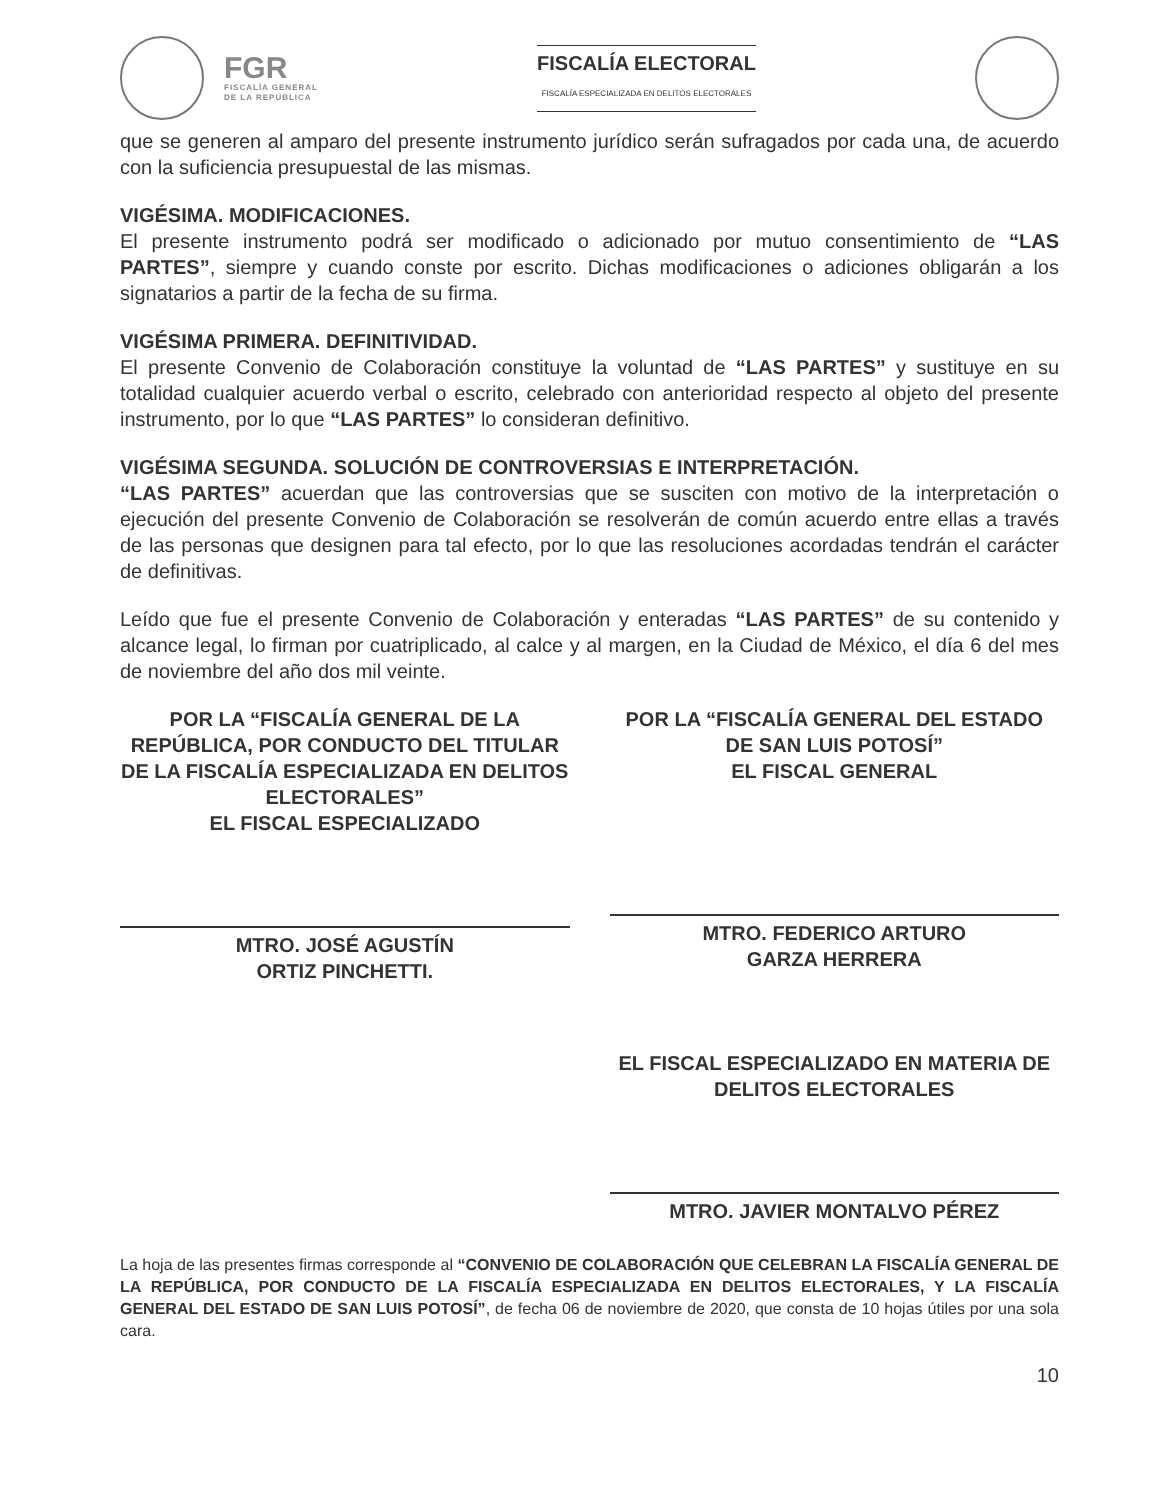FGR
FISCALÍA GENERAL
DE LA REPÚBLICA
FISCALÍA ELECTORAL
FISCALÍA ESPECIALIZADA EN DELITOS ELECTORALES
que se generen al amparo del presente instrumento jurídico serán sufragados por cada una, de acuerdo con la suficiencia presupuestal de las mismas.
VIGÉSIMA. MODIFICACIONES.
El presente instrumento podrá ser modificado o adicionado por mutuo consentimiento de “LAS PARTES”, siempre y cuando conste por escrito. Dichas modificaciones o adiciones obligarán a los signatarios a partir de la fecha de su firma.
VIGÉSIMA PRIMERA. DEFINITIVIDAD.
El presente Convenio de Colaboración constituye la voluntad de “LAS PARTES” y sustituye en su totalidad cualquier acuerdo verbal o escrito, celebrado con anterioridad respecto al objeto del presente instrumento, por lo que “LAS PARTES” lo consideran definitivo.
VIGÉSIMA SEGUNDA. SOLUCIÓN DE CONTROVERSIAS E INTERPRETACIÓN.
“LAS PARTES” acuerdan que las controversias que se susciten con motivo de la interpretación o ejecución del presente Convenio de Colaboración se resolverán de común acuerdo entre ellas a través de las personas que designen para tal efecto, por lo que las resoluciones acordadas tendrán el carácter de definitivas.
Leído que fue el presente Convenio de Colaboración y enteradas “LAS PARTES” de su contenido y alcance legal, lo firman por cuatriplicado, al calce y al margen, en la Ciudad de México, el día 6 del mes de noviembre del año dos mil veinte.
POR LA “FISCALÍA GENERAL DE LA REPÚBLICA, POR CONDUCTO DEL TITULAR DE LA FISCALÍA ESPECIALIZADA EN DELITOS ELECTORALES”
EL FISCAL ESPECIALIZADO
MTRO. JOSÉ AGUSTÍN
ORTIZ PINCHETTI.
POR LA “FISCALÍA GENERAL DEL ESTADO DE SAN LUIS POTOSÍ”
EL FISCAL GENERAL
MTRO. FEDERICO ARTURO
GARZA HERRERA
EL FISCAL ESPECIALIZADO EN MATERIA DE DELITOS ELECTORALES
MTRO. JAVIER MONTALVO PÉREZ
La hoja de las presentes firmas corresponde al “CONVENIO DE COLABORACIÓN QUE CELEBRAN LA FISCALÍA GENERAL DE LA REPÚBLICA, POR CONDUCTO DE LA FISCALÍA ESPECIALIZADA EN DELITOS ELECTORALES, Y LA FISCALÍA GENERAL DEL ESTADO DE SAN LUIS POTOSÍ”, de fecha 06 de noviembre de 2020, que consta de 10 hojas útiles por una sola cara.
10